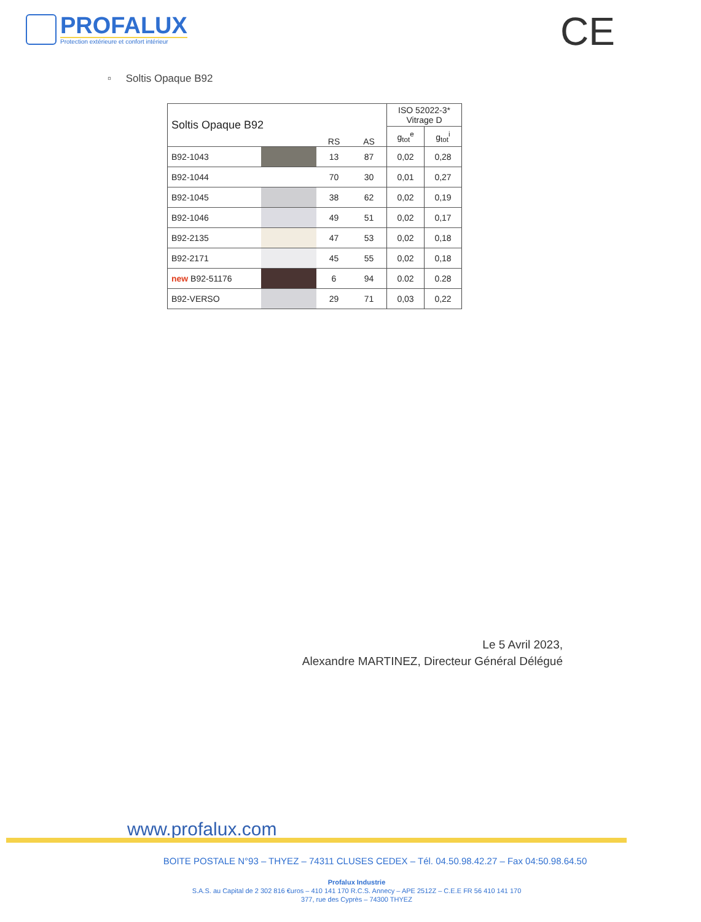PROFALUX
Protection extérieure et confort intérieur
CE
▫ Soltis Opaque B92
| Soltis Opaque B92 | | RS | AS | ISO 52022-3* Vitrage D | |
| --- | --- | --- | --- | --- | --- |
| | | | | g<sub>tot</sub><sup>e</sup> | g<sub>tot</sub><sup>i</sup> |
| B92-1043 | | 13 | 87 | 0,02 | 0,28 |
| B92-1044 | | 70 | 30 | 0,01 | 0,27 |
| B92-1045 | | 38 | 62 | 0,02 | 0,19 |
| B92-1046 | | 49 | 51 | 0,02 | 0,17 |
| B92-2135 | | 47 | 53 | 0,02 | 0,18 |
| B92-2171 | | 45 | 55 | 0,02 | 0,18 |
| new B92-51176 | | 6 | 94 | 0.02 | 0.28 |
| B92-VERSO | | 29 | 71 | 0,03 | 0,22 |
Le 5 Avril 2023,
Alexandre MARTINEZ, Directeur Général Délégué
www.profalux.com
BOITE POSTALE N°93 – THYEZ – 74311 CLUSES CEDEX – Tél. 04.50.98.42.27 – Fax 04:50.98.64.50
Profalux Industrie
S.A.S. au Capital de 2 302 816 €uros – 410 141 170 R.C.S. Annecy – APE 2512Z – C.E.E FR 56 410 141 170
377, rue des Cyprès – 74300 THYEZ